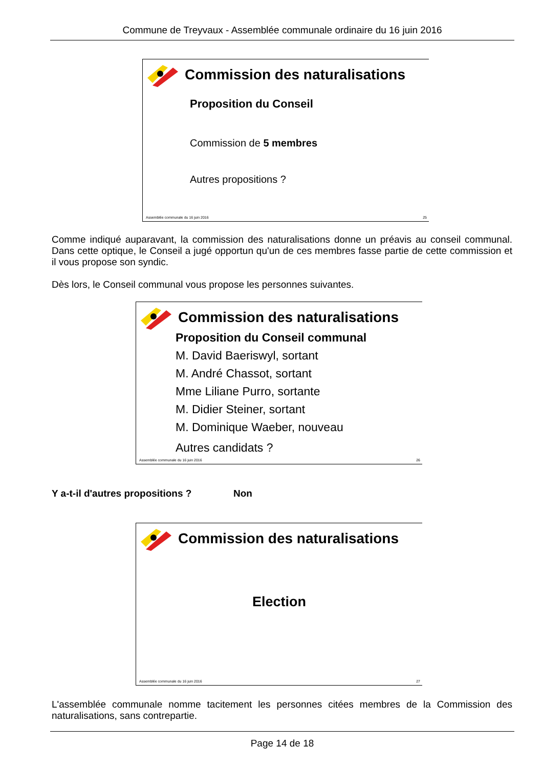Commune de Treyvaux - Assemblée communale ordinaire du 16 juin 2016
Commission des naturalisations
Proposition du Conseil
Commission de 5 membres
Autres propositions ?
Assemblée communale du 16 juin 2016 25
Comme indiqué auparavant, la commission des naturalisations donne un préavis au conseil communal. Dans cette optique, le Conseil a jugé opportun qu'un de ces membres fasse partie de cette commission et il vous propose son syndic.
Dès lors, le Conseil communal vous propose les personnes suivantes.
Commission des naturalisations
Proposition du Conseil communal
M. David Baeriswyl, sortant
M. André Chassot, sortant
Mme Liliane Purro, sortante
M. Didier Steiner, sortant
M. Dominique Waeber, nouveau
Autres candidats ?
Assemblée communale du 16 juin 2016 26
Y a-t-il d'autres propositions ? Non
Commission des naturalisations
Election
Assemblée communale du 16 juin 2016 27
L'assemblée communale nomme tacitement les personnes citées membres de la Commission des naturalisations, sans contrepartie.
Page 14 de 18